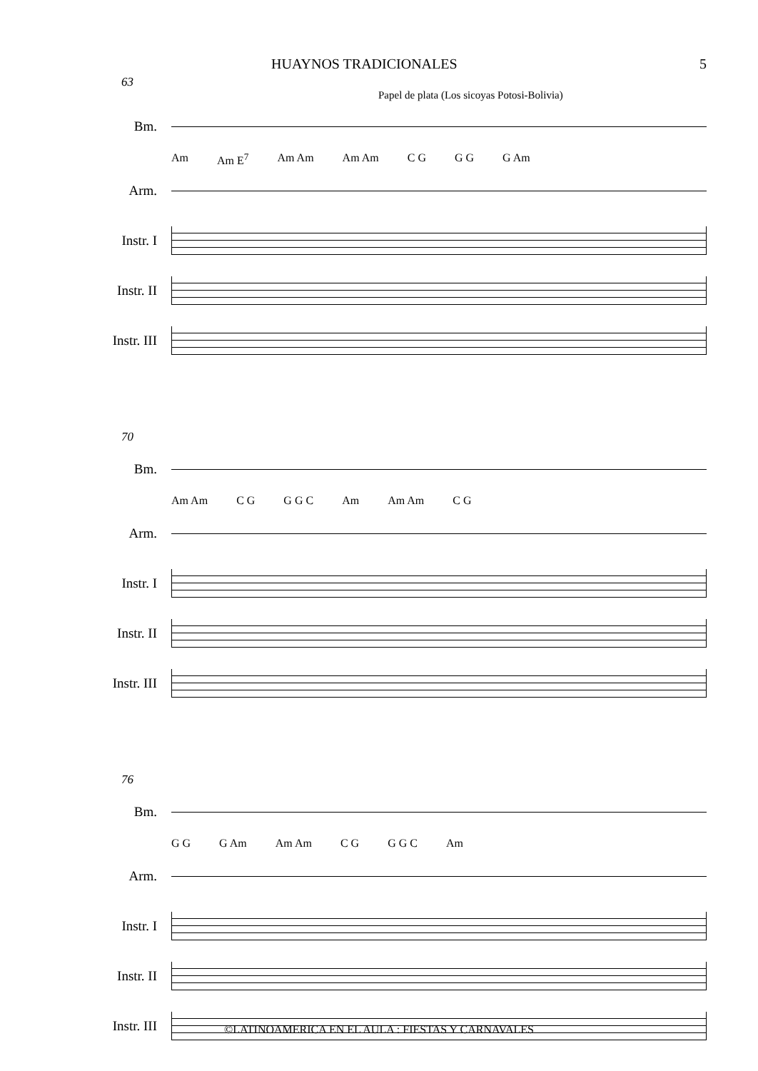HUAYNOS TRADICIONALES 5
63
Papel de plata (Los sicoyas Potosi-Bolivia)
Bm.
Am Am E<sup>7</sup> Am Am Am Am C G G G G Am
Arm.
Instr. I
Instr. II
Instr. III
70
Bm.
Am Am C G G G C Am Am Am C G
Arm.
Instr. I
Instr. II
Instr. III
76
Bm.
G G G Am Am Am C G G G C Am
Arm.
Instr. I
Instr. II
Instr. III
©LATINOAMERICA EN EL AULA : FIESTAS Y CARNAVALES